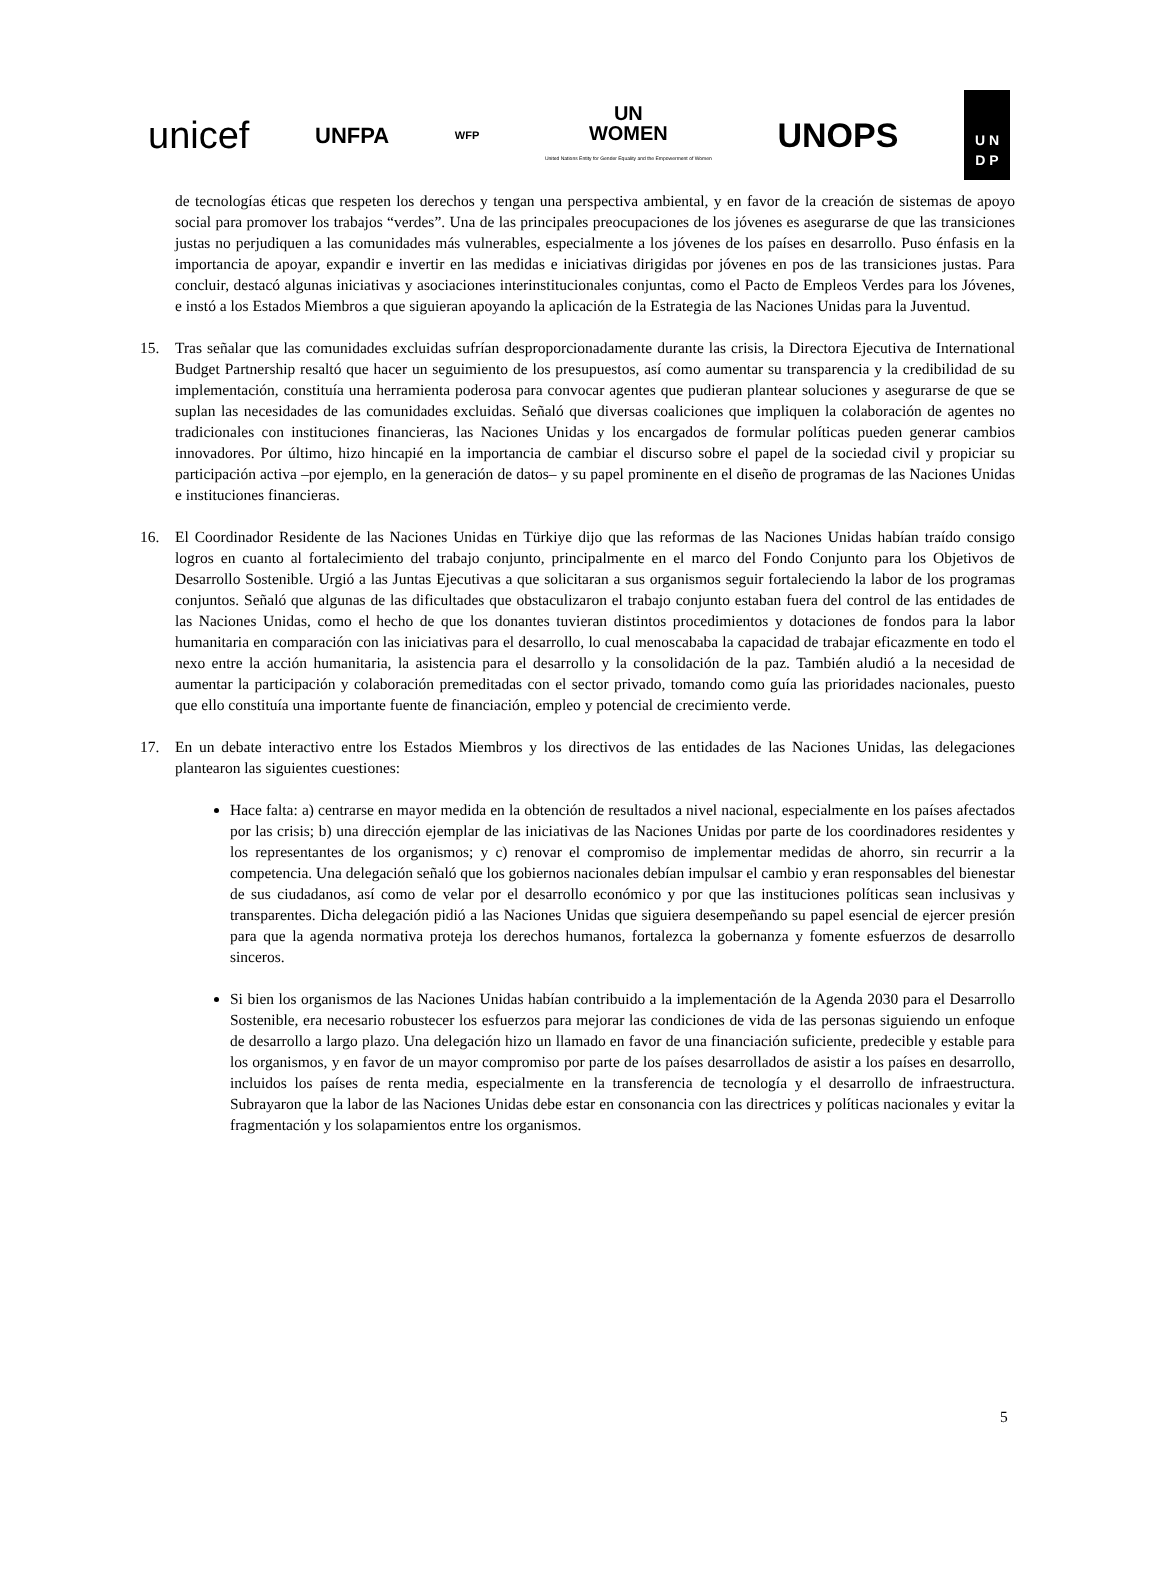unicef UNFPA WFP UN
WOMEN
United Nations Entity for Gender Equality and the Empowerment of Women UNOPS U N
D P
de tecnologías éticas que respeten los derechos y tengan una perspectiva ambiental, y en favor de la creación de sistemas de apoyo social para promover los trabajos “verdes”. Una de las principales preocupaciones de los jóvenes es asegurarse de que las transiciones justas no perjudiquen a las comunidades más vulnerables, especialmente a los jóvenes de los países en desarrollo. Puso énfasis en la importancia de apoyar, expandir e invertir en las medidas e iniciativas dirigidas por jóvenes en pos de las transiciones justas. Para concluir, destacó algunas iniciativas y asociaciones interinstitucionales conjuntas, como el Pacto de Empleos Verdes para los Jóvenes, e instó a los Estados Miembros a que siguieran apoyando la aplicación de la Estrategia de las Naciones Unidas para la Juventud.
15. Tras señalar que las comunidades excluidas sufrían desproporcionadamente durante las crisis, la Directora Ejecutiva de International Budget Partnership resaltó que hacer un seguimiento de los presupuestos, así como aumentar su transparencia y la credibilidad de su implementación, constituía una herramienta poderosa para convocar agentes que pudieran plantear soluciones y asegurarse de que se suplan las necesidades de las comunidades excluidas. Señaló que diversas coaliciones que impliquen la colaboración de agentes no tradicionales con instituciones financieras, las Naciones Unidas y los encargados de formular políticas pueden generar cambios innovadores. Por último, hizo hincapié en la importancia de cambiar el discurso sobre el papel de la sociedad civil y propiciar su participación activa –por ejemplo, en la generación de datos– y su papel prominente en el diseño de programas de las Naciones Unidas e instituciones financieras.
16. El Coordinador Residente de las Naciones Unidas en Türkiye dijo que las reformas de las Naciones Unidas habían traído consigo logros en cuanto al fortalecimiento del trabajo conjunto, principalmente en el marco del Fondo Conjunto para los Objetivos de Desarrollo Sostenible. Urgió a las Juntas Ejecutivas a que solicitaran a sus organismos seguir fortaleciendo la labor de los programas conjuntos. Señaló que algunas de las dificultades que obstaculizaron el trabajo conjunto estaban fuera del control de las entidades de las Naciones Unidas, como el hecho de que los donantes tuvieran distintos procedimientos y dotaciones de fondos para la labor humanitaria en comparación con las iniciativas para el desarrollo, lo cual menoscababa la capacidad de trabajar eficazmente en todo el nexo entre la acción humanitaria, la asistencia para el desarrollo y la consolidación de la paz. También aludió a la necesidad de aumentar la participación y colaboración premeditadas con el sector privado, tomando como guía las prioridades nacionales, puesto que ello constituía una importante fuente de financiación, empleo y potencial de crecimiento verde.
17. En un debate interactivo entre los Estados Miembros y los directivos de las entidades de las Naciones Unidas, las delegaciones plantearon las siguientes cuestiones:
Hace falta: a) centrarse en mayor medida en la obtención de resultados a nivel nacional, especialmente en los países afectados por las crisis; b) una dirección ejemplar de las iniciativas de las Naciones Unidas por parte de los coordinadores residentes y los representantes de los organismos; y c) renovar el compromiso de implementar medidas de ahorro, sin recurrir a la competencia. Una delegación señaló que los gobiernos nacionales debían impulsar el cambio y eran responsables del bienestar de sus ciudadanos, así como de velar por el desarrollo económico y por que las instituciones políticas sean inclusivas y transparentes. Dicha delegación pidió a las Naciones Unidas que siguiera desempeñando su papel esencial de ejercer presión para que la agenda normativa proteja los derechos humanos, fortalezca la gobernanza y fomente esfuerzos de desarrollo sinceros.
Si bien los organismos de las Naciones Unidas habían contribuido a la implementación de la Agenda 2030 para el Desarrollo Sostenible, era necesario robustecer los esfuerzos para mejorar las condiciones de vida de las personas siguiendo un enfoque de desarrollo a largo plazo. Una delegación hizo un llamado en favor de una financiación suficiente, predecible y estable para los organismos, y en favor de un mayor compromiso por parte de los países desarrollados de asistir a los países en desarrollo, incluidos los países de renta media, especialmente en la transferencia de tecnología y el desarrollo de infraestructura. Subrayaron que la labor de las Naciones Unidas debe estar en consonancia con las directrices y políticas nacionales y evitar la fragmentación y los solapamientos entre los organismos.
5